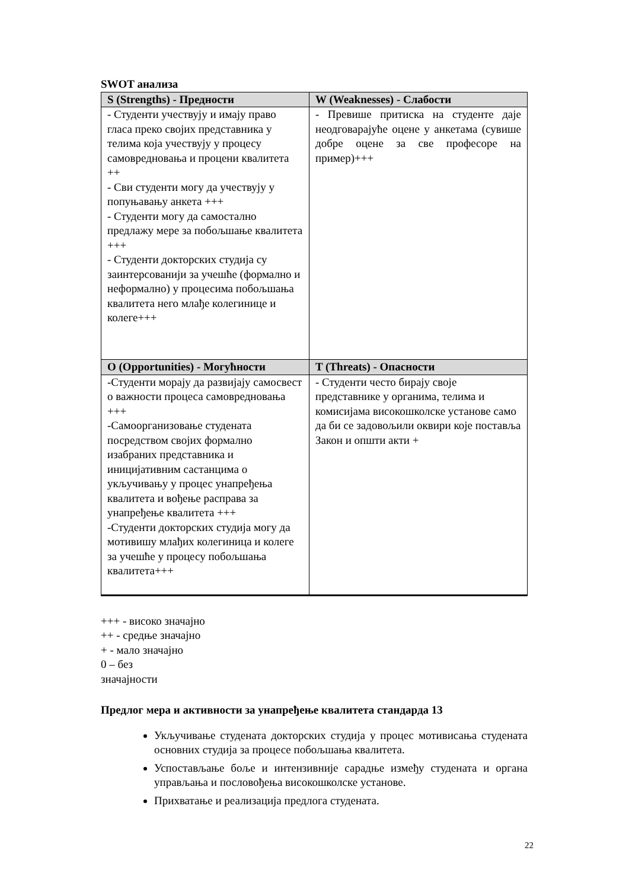SWOT анализа
| S (Strengths) - Предности | W (Weaknesses) - Слабости |
| --- | --- |
| - Студенти учествују и имају право гласа преко својих представника у телима која учествују у процесу самовредновања и процени квалитета ++ - Сви студенти могу да учествују у попуњавању анкета +++ - Студенти могу да самостално предлажу мере за побољшање квалитета +++ - Студенти докторских студија су заинтерсованији за учешће (формално и неформално) у процесима побољшања квалитета него млађе колегинице и колеге+++ | - Превише притиска на студенте даје неодговарајуће оцене у анкетама (сувише добре оцене за све професоре на пример)+++ |
| O (Opportunities) - Могућности | T (Threats) - Опасности |
| -Студенти морају да развијају самосвест о важности процеса самовредновања +++ -Самоорганизовање студената посредством својих формално изабраних представника и иницијативним састанцима о укључивању у процес унапређења квалитета и вођење расправа за унапређење квалитета +++ -Студенти докторских студија могу да мотивишу млађих колегиница и колеге за учешће у процесу побољшања квалитета+++ | - Студенти често бирају своје представнике у органима, телима и комисијама високошколске установе само да би се задовољили оквири које поставља Закон и општи акти + |
+++ - високо значајно
++ - средње значајно
+ - мало значајно
0 – без
значајности
Предлог мера и активности за унапређење квалитета стандарда 13
Укључивање студената докторских студија у процес мотивисања студената основних студија за процесе побољшања квалитета.
Успостављање боље и интензивније сарадње између студената и органа управљања и пословођења високошколске установе.
Прихватање и реализација предлога студената.
22